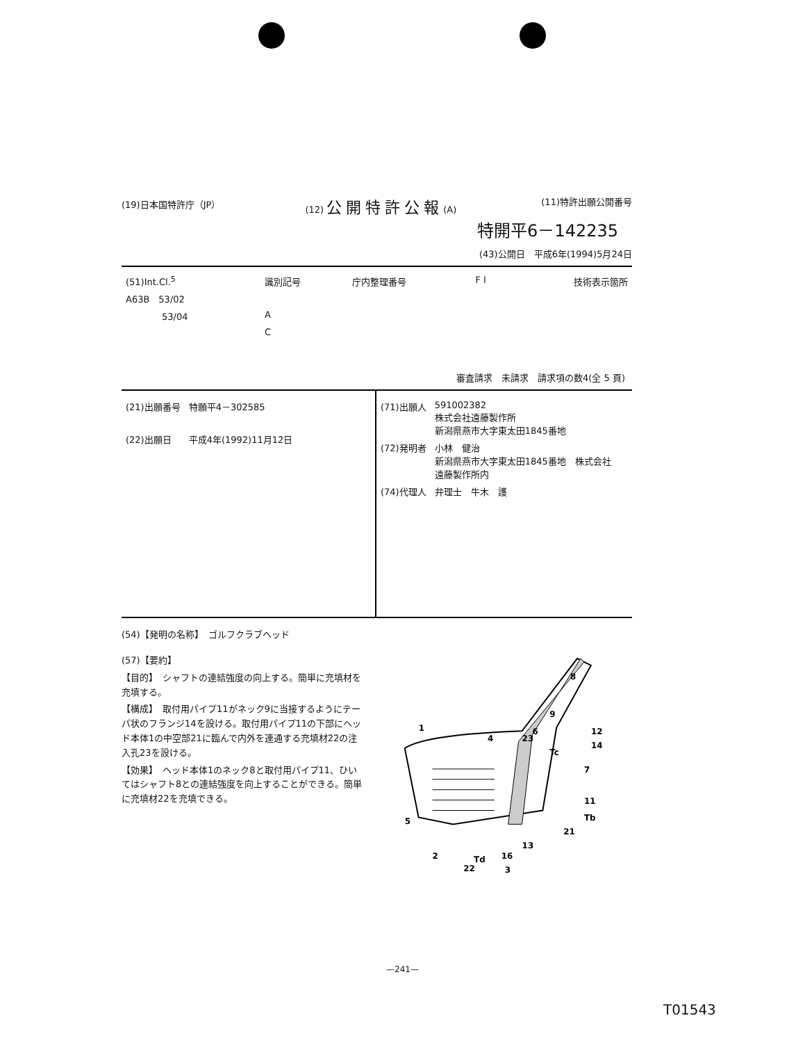(19)日本国特許庁（JP） (12) 公開特許公報(A) (11)特許出願公開番号
特開平6－142235
(43)公開日　平成6年(1994)5月24日
| (51)Int.Cl.<sup>5</sup> | 識別記号 | 庁内整理番号 | F I | 技術表示箇所 |
| A63B 53/02 | | | | |
| 53/04 | A | | | |
| | C | | | |
審査請求　未請求　請求項の数4(全 5 頁)
| (21)出願番号 | 特願平4－302585 |
| (22)出願日 | 平成4年(1992)11月12日 |
| (71)出願人 | 591002382 株式会社遠藤製作所 新潟県燕市大字東太田1845番地 |
| (72)発明者 | 小林 健治 新潟県燕市大字東太田1845番地 株式会社 遠藤製作所内 |
| (74)代理人 | 弁理士 牛木 護 |
(54)【発明の名称】　ゴルフクラブヘッド
(57)【要約】
【目的】　シャフトの連結強度の向上する。簡単に充填材を充填する。
【構成】　取付用パイプ11がネック9に当接するようにテーパ状のフランジ14を設ける。取付用パイプ11の下部にヘッド本体1の中空部21に臨んで内外を連通する充填材22の注入孔23を設ける。
【効果】　ヘッド本体1のネック8と取付用パイプ11、ひいてはシャフト8との連結強度を向上することができる。簡単に充填材22を充填できる。
8
9
6
12
14
4
23
Tc
7
11
Tb
21
5
1
2
Td
16
13
3
22
—241—
T01543